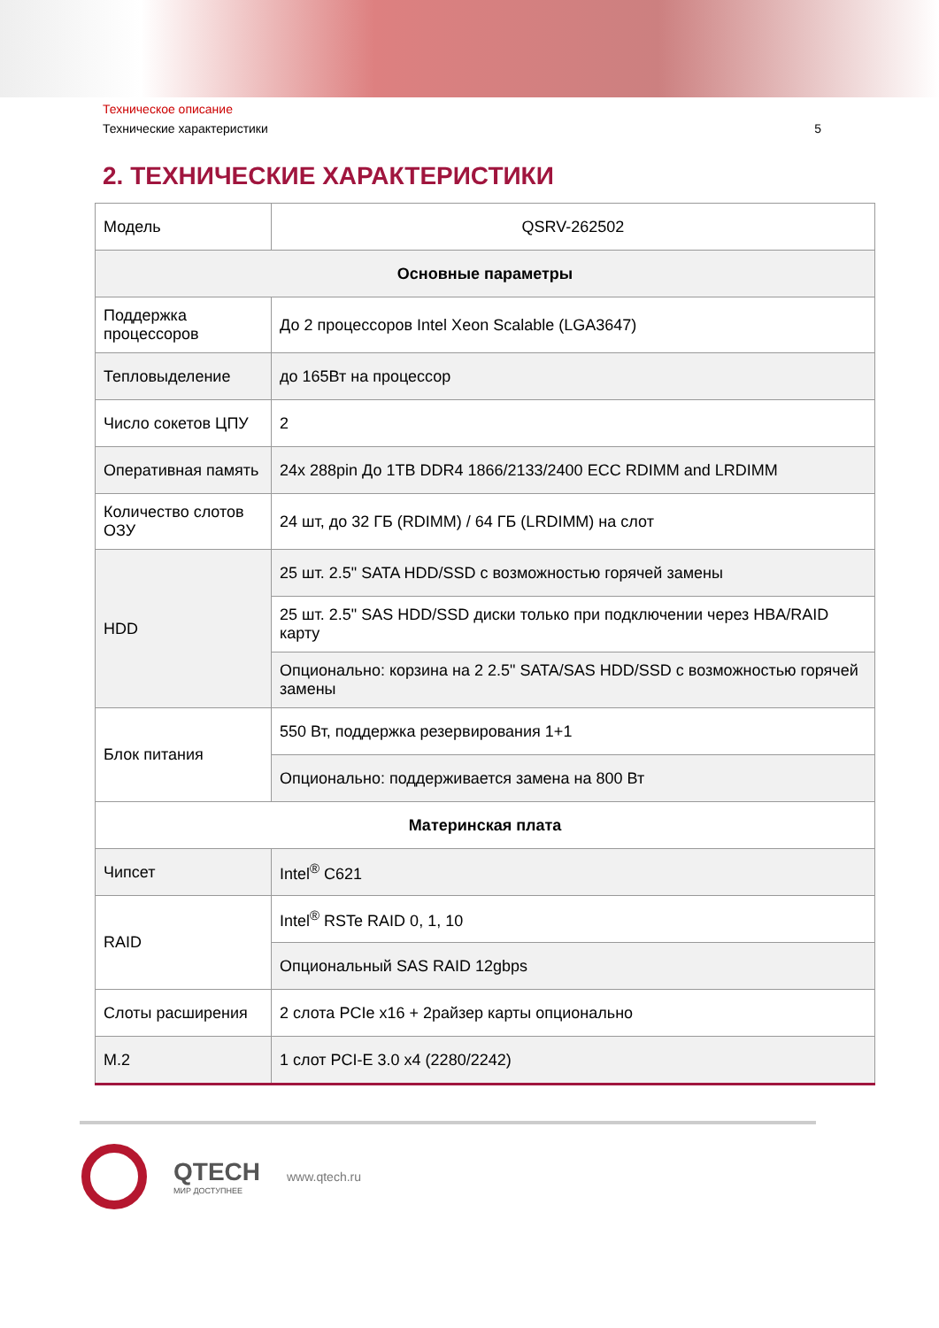Техническое описание
Технические характеристики 5
2. ТЕХНИЧЕСКИЕ ХАРАКТЕРИСТИКИ
| Модель | QSRV-262502 |
| Основные параметры | |
| Поддержка процессоров | До 2 процессоров Intel Xeon Scalable (LGA3647) |
| Тепловыделение | до 165Вт на процессор |
| Число сокетов ЦПУ | 2 |
| Оперативная память | 24x 288pin До 1TB DDR4 1866/2133/2400 ECC RDIMM and LRDIMM |
| Количество слотов ОЗУ | 24 шт, до 32 ГБ (RDIMM) / 64 ГБ (LRDIMM) на слот |
| HDD | 25 шт. 2.5" SATA HDD/SSD с возможностью горячей замены |
| | 25 шт. 2.5" SAS HDD/SSD диски только при подключении через HBA/RAID карту |
| | Опционально: корзина на 2 2.5" SATA/SAS HDD/SSD с возможностью горячей замены |
| Блок питания | 550 Вт, поддержка резервирования 1+1 |
| | Опционально: поддерживается замена на 800 Вт |
| Материнская плата | |
| Чипсет | Intel<sup>®</sup> C621 |
| RAID | Intel<sup>®</sup> RSTe RAID 0, 1, 10 |
| | Опциональный SAS RAID 12gbps |
| Слоты расширения | 2 слота PCIe x16 + 2райзер карты опционально |
| M.2 | 1 слот PCI-E 3.0 x4 (2280/2242) |
QTECH
МИР ДОСТУПНЕЕ
www.qtech.ru